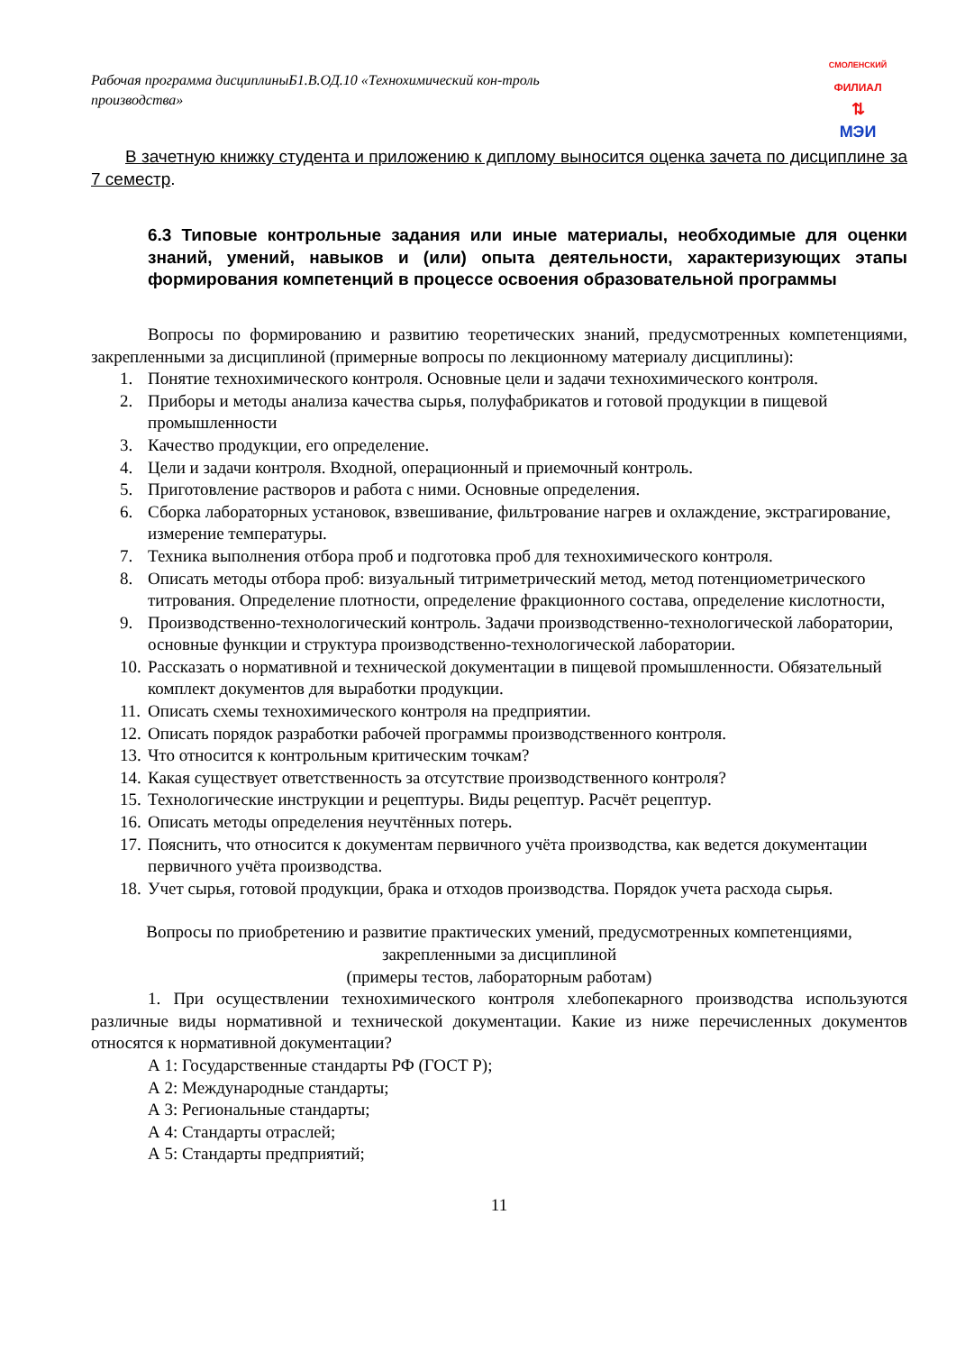Рабочая программа дисциплиныБ1.В.ОД.10 «Технохимический кон-троль производства»
СМОЛЕНСКИЙ
ФИЛИАЛ
⇅
МЭИ
В зачетную книжку студента и приложению к диплому выносится оценка зачета по дисциплине за 7 семестр.
6.3 Типовые контрольные задания или иные материалы, необходимые для оценки знаний, умений, навыков и (или) опыта деятельности, характеризующих этапы формирования компетенций в процессе освоения образовательной программы
Вопросы по формированию и развитию теоретических знаний, предусмотренных компетенциями, закрепленными за дисциплиной (примерные вопросы по лекционному материалу дисциплины):
1. Понятие технохимического контроля. Основные цели и задачи технохимического контроля.
2. Приборы и методы анализа качества сырья, полуфабрикатов и готовой продукции в пищевой промышленности
3. Качество продукции, его определение.
4. Цели и задачи контроля. Входной, операционный и приемочный контроль.
5. Приготовление растворов и работа с ними. Основные определения.
6. Сборка лабораторных установок, взвешивание, фильтрование нагрев и охлаждение, экстрагирование, измерение температуры.
7. Техника выполнения отбора проб и подготовка проб для технохимического контроля.
8. Описать методы отбора проб: визуальный титриметрический метод, метод потенциометрического титрования. Определение плотности, определение фракционного состава, определение кислотности,
9. Производственно-технологический контроль. Задачи производственно-технологической лаборатории, основные функции и структура производственно-технологической лаборатории.
10. Рассказать о нормативной и технической документации в пищевой промышленности. Обязательный комплект документов для выработки продукции.
11. Описать схемы технохимического контроля на предприятии.
12. Описать порядок разработки рабочей программы производственного контроля.
13. Что относится к контрольным критическим точкам?
14. Какая существует ответственность за отсутствие производственного контроля?
15. Технологические инструкции и рецептуры. Виды рецептур. Расчёт рецептур.
16. Описать методы определения неучтённых потерь.
17. Пояснить, что относится к документам первичного учёта производства, как ведется документации первичного учёта производства.
18. Учет сырья, готовой продукции, брака и отходов производства. Порядок учета расхода сырья.
Вопросы по приобретению и развитие практических умений, предусмотренных компетенциями, закрепленными за дисциплиной
(примеры тестов, лабораторным работам)
1. При осуществлении технохимического контроля хлебопекарного производства используются различные виды нормативной и технической документации. Какие из ниже перечисленных документов относятся к нормативной документации?
А 1: Государственные стандарты РФ (ГОСТ Р);
А 2: Международные стандарты;
А 3: Региональные стандарты;
А 4: Стандарты отраслей;
А 5: Стандарты предприятий;
11